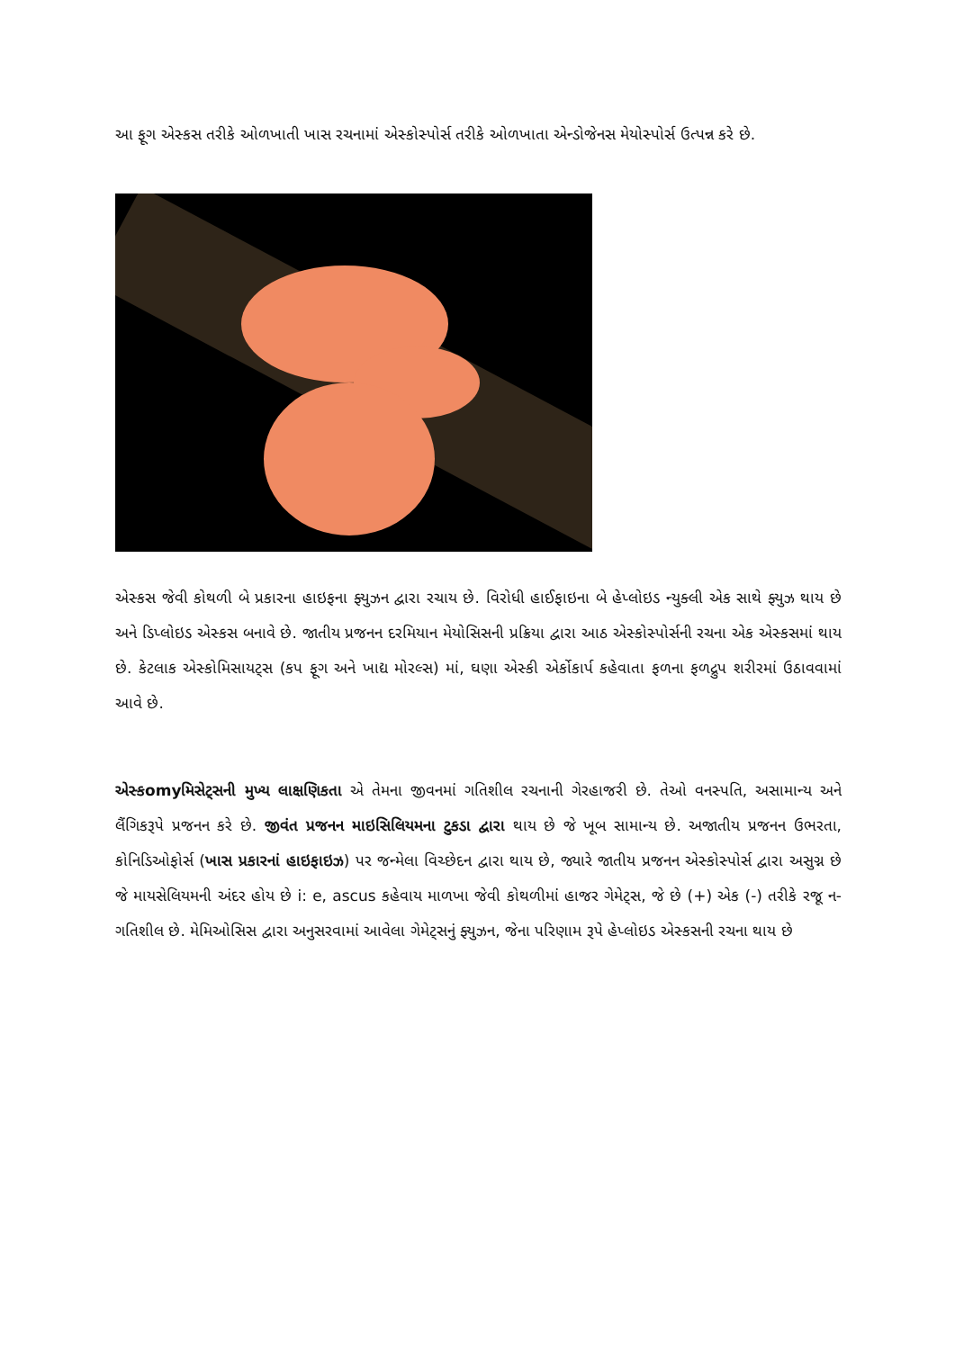આ ફૂગ એસ્કસ તરીકે ઓળખાતી ખાસ રચનામાં એસ્કોસ્પોર્સ તરીકે ઓળખાતા એન્ડોજેનસ મેયોસ્પોર્સ ઉત્પન્ન કરે છે.
એસ્કસ જેવી કોથળી બે પ્રકારના હાઇફના ફ્યુઝન દ્વારા રચાય છે. વિરોધી હાઈફાઇના બે હેપ્લોઇડ ન્યુક્લી એક સાથે ફ્યુઝ થાય છે અને ડિપ્લોઇડ એસ્કસ બનાવે છે. જાતીય પ્રજનન દરમિયાન મેયોસિસની પ્રક્રિયા દ્વારા આઠ એસ્કોસ્પોર્સની રચના એક એસ્કસમાં થાય છે. કેટલાક એસ્કોમિસાયટ્સ (કપ ફૂગ અને ખાદ્ય મોરલ્સ) માં, ઘણા એસ્કી એર્કોકાર્પ કહેવાતા ફળના ફળદ્રુપ શરીરમાં ઉઠાવવામાં આવે છે.
એસ્કomyમિસેટ્સની મુખ્ય લાક્ષણિકતા એ તેમના જીવનમાં ગતિશીલ રચનાની ગેરહાજરી છે. તેઓ વનસ્પતિ, અસામાન્ય અને લૈંગિકરૂપે પ્રજનન કરે છે. જીવંત પ્રજનન માઇસિલિયમના ટુકડા દ્વારા થાય છે જે ખૂબ સામાન્ય છે. અજાતીય પ્રજનન ઉભરતા, કોનિડિઓફોર્સ (ખાસ પ્રકારનાં હાઇફાઇઝ) પર જન્મેલા વિચ્છેદન દ્વારા થાય છે, જ્યારે જાતીય પ્રજનન એસ્કોસ્પોર્સ દ્વારા અસુગ્ન છે જે માયસેલિયમની અંદર હોય છે i: e, ascus કહેવાય માળખા જેવી કોથળીમાં હાજર ગેમેટ્સ, જે છે (+) એક (-) તરીકે રજૂ ન-ગતિશીલ છે. મેમિઓસિસ દ્વારા અનુસરવામાં આવેલા ગેમેટ્સનું ફ્યુઝન, જેના પરિણામ રૂપે હેપ્લોઇડ એસ્કસની રચના થાય છે